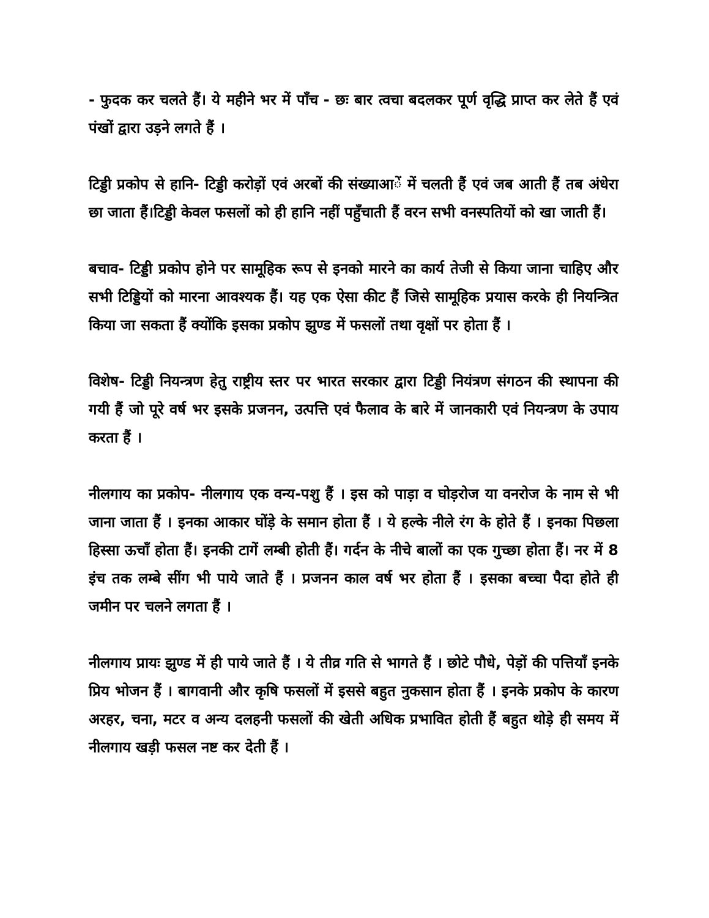- फुदक कर चलते हैं। ये महीने भर में पाँच - छः बार त्वचा बदलकर पूर्ण वृद्धि प्राप्त कर लेते हैं एवं पंखों द्वारा उड़ने लगते हैं ।
टिड्डी प्रकोप से हानि- टिड्डी करोड़ों एवं अरबों की संख्याआें में चलती हैं एवं जब आती हैं तब अंधेरा छा जाता हैं।टिड्डी केवल फसलों को ही हानि नहीं पहुँचाती हैं वरन सभी वनस्पतियों को खा जाती हैं।
बचाव- टिड्डी प्रकोप होने पर सामूहिक रूप से इनको मारने का कार्य तेजी से किया जाना चाहिए और सभी टिड्डियों को मारना आवश्यक हैं। यह एक ऐसा कीट हैं जिसे सामूहिक प्रयास करके ही नियन्त्रित किया जा सकता हैं क्योंकि इसका प्रकोप झुण्ड में फसलों तथा वृक्षों पर होता हैं ।
विशेष- टिड्डी नियन्त्रण हेतु राष्ट्रीय स्तर पर भारत सरकार द्वारा टिड्डी नियंत्रण संगठन की स्थापना की गयी हैं जो पूरे वर्ष भर इसके प्रजनन, उत्पत्ति एवं फैलाव के बारे में जानकारी एवं नियन्त्रण के उपाय करता हैं ।
नीलगाय का प्रकोप- नीलगाय एक वन्य-पशु हैं । इस को पाड़ा व घोड़रोज या वनरोज के नाम से भी जाना जाता हैं । इनका आकार घोंड़े के समान होता हैं । ये हल्के नीले रंग के होते हैं । इनका पिछला हिस्सा ऊचाँ होता हैं। इनकी टागें लम्बी होती हैं। गर्दन के नीचे बालों का एक गुच्छा होता हैं। नर में 8 इंच तक लम्बे सींग भी पाये जाते हैं । प्रजनन काल वर्ष भर होता हैं । इसका बच्चा पैदा होते ही जमीन पर चलने लगता हैं ।
नीलगाय प्रायः झुण्ड में ही पाये जाते हैं । ये तीव्र गति से भागते हैं । छोटे पौधे, पेड़ों की पत्तियाँ इनके प्रिय भोजन हैं । बागवानी और कृषि फसलों में इससे बहुत नुकसान होता हैं । इनके प्रकोप के कारण अरहर, चना, मटर व अन्य दलहनी फसलों की खेती अधिक प्रभावित होती हैं बहुत थोड़े ही समय में नीलगाय खड़ी फसल नष्ट कर देती हैं ।